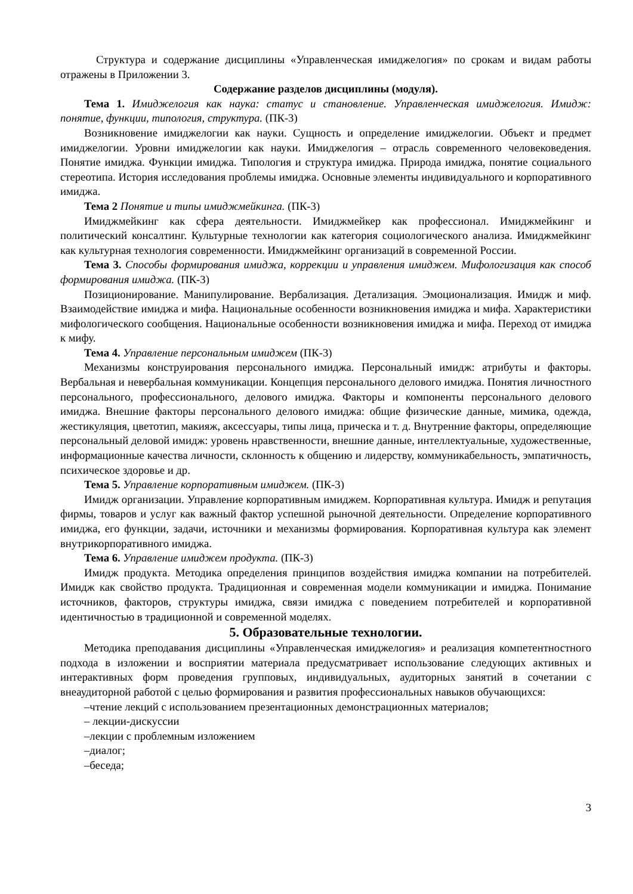Структура и содержание дисциплины «Управленческая имиджелогия» по срокам и видам работы отражены в Приложении 3.
Содержание разделов дисциплины (модуля).
Тема 1. Имиджелогия как наука: статус и становление. Управленческая имиджелогия. Имидж: понятие, функции, типология, структура. (ПК-3)
Возникновение имиджелогии как науки. Сущность и определение имиджелогии. Объект и предмет имиджелогии. Уровни имиджелогии как науки. Имиджелогия – отрасль современного человековедения. Понятие имиджа. Функции имиджа. Типология и структура имиджа. Природа имиджа, понятие социального стереотипа. История исследования проблемы имиджа. Основные элементы индивидуального и корпоративного имиджа.
Тема 2 Понятие и типы имиджмейкинга. (ПК-3)
Имиджмейкинг как сфера деятельности. Имиджмейкер как профессионал. Имиджмейкинг и политический консалтинг. Культурные технологии как категория социологического анализа. Имиджмейкинг как культурная технология современности. Имиджмейкинг организаций в современной России.
Тема 3. Способы формирования имиджа, коррекции и управления имиджем. Мифологизация как способ формирования имиджа. (ПК-3)
Позиционирование. Манипулирование. Вербализация. Детализация. Эмоционализация. Имидж и миф. Взаимодействие имиджа и мифа. Национальные особенности возникновения имиджа и мифа. Характеристики мифологического сообщения. Национальные особенности возникновения имиджа и мифа. Переход от имиджа к мифу.
Тема 4. Управление персональным имиджем (ПК-3)
Механизмы конструирования персонального имиджа. Персональный имидж: атрибуты и факторы. Вербальная и невербальная коммуникации. Концепция персонального делового имиджа. Понятия личностного персонального, профессионального, делового имиджа. Факторы и компоненты персонального делового имиджа. Внешние факторы персонального делового имиджа: общие физические данные, мимика, одежда, жестикуляция, цветотип, макияж, аксессуары, типы лица, прическа и т. д. Внутренние факторы, определяющие персональный деловой имидж: уровень нравственности, внешние данные, интеллектуальные, художественные, информационные качества личности, склонность к общению и лидерству, коммуникабельность, эмпатичность, психическое здоровье и др.
Тема 5. Управление корпоративным имиджем. (ПК-3)
Имидж организации. Управление корпоративным имиджем. Корпоративная культура. Имидж и репутация фирмы, товаров и услуг как важный фактор успешной рыночной деятельности. Определение корпоративного имиджа, его функции, задачи, источники и механизмы формирования. Корпоративная культура как элемент внутрикорпоративного имиджа.
Тема 6. Управление имиджем продукта. (ПК-3)
Имидж продукта. Методика определения принципов воздействия имиджа компании на потребителей. Имидж как свойство продукта. Традиционная и современная модели коммуникации и имиджа. Понимание источников, факторов, структуры имиджа, связи имиджа с поведением потребителей и корпоративной идентичностью в традиционной и современной моделях.
5. Образовательные технологии.
Методика преподавания дисциплины «Управленческая имиджелогия» и реализация компетентностного подхода в изложении и восприятии материала предусматривает использование следующих активных и интерактивных форм проведения групповых, индивидуальных, аудиторных занятий в сочетании с внеаудиторной работой с целью формирования и развития профессиональных навыков обучающихся:
–чтение лекций с использованием презентационных демонстрационных материалов;
– лекции-дискуссии
–лекции с проблемным изложением
–диалог;
–беседа;
3